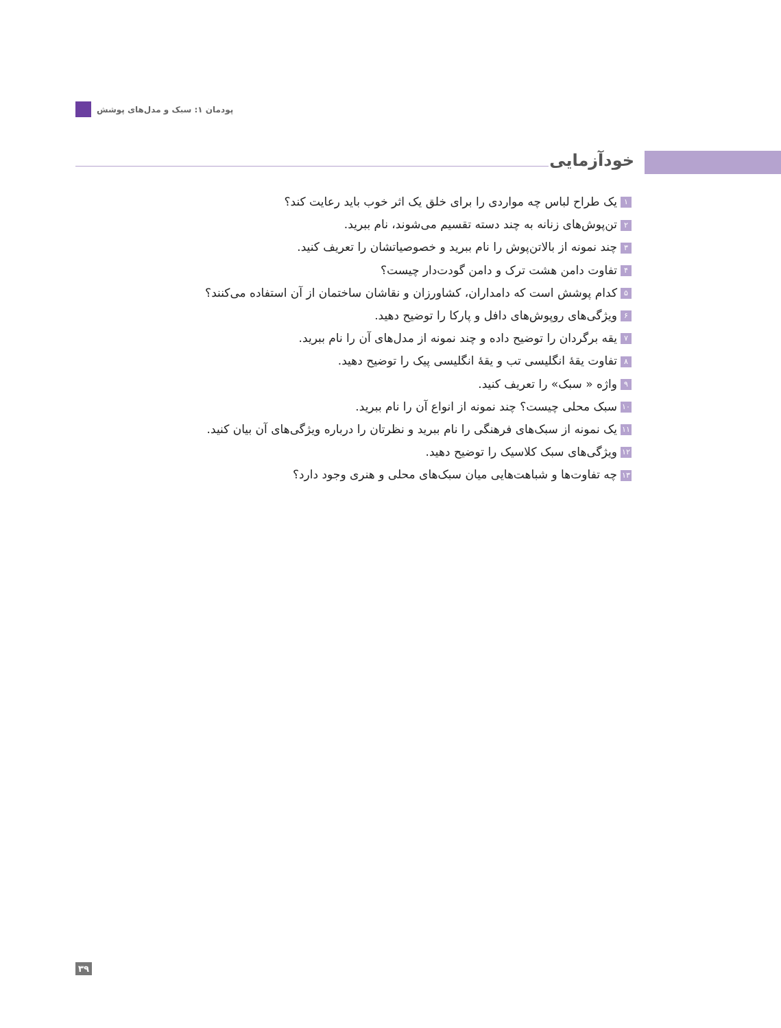پودمان ۱: سبک و مدل‌های پوشش
خودآزمایی
۱ یک طراح لباس چه مواردی را برای خلق یک اثر خوب باید رعایت کند؟
۲ تن‌پوش‌های زنانه به چند دسته تقسیم می‌شوند، نام ببرید.
۳ چند نمونه از بالاتن‌پوش را نام ببرید و خصوصیاتشان را تعریف کنید.
۴ تفاوت دامن هشت ترک و دامن گودت‌دار چیست؟
۵ کدام پوشش است که دامداران، کشاورزان و نقاشان ساختمان از آن استفاده می‌کنند؟
۶ ویژگی‌های روپوش‌های دافل و پارکا را توضیح دهید.
۷ یقه برگردان را توضیح داده و چند نمونه از مدل‌های آن را نام ببرید.
۸ تفاوت یقهٔ انگلیسی تب و یقهٔ انگلیسی پیک را توضیح دهید.
۹ واژه « سبک» را تعریف کنید.
۱۰ سبک محلی چیست؟ چند نمونه از انواع آن را نام ببرید.
۱۱ یک نمونه از سبک‌های فرهنگی را نام ببرید و نظرتان را درباره ویژگی‌های آن بیان کنید.
۱۲ ویژگی‌های سبک کلاسیک را توضیح دهید.
۱۳ چه تفاوت‌ها و شباهت‌هایی میان سبک‌های محلی و هنری وجود دارد؟
۳۹